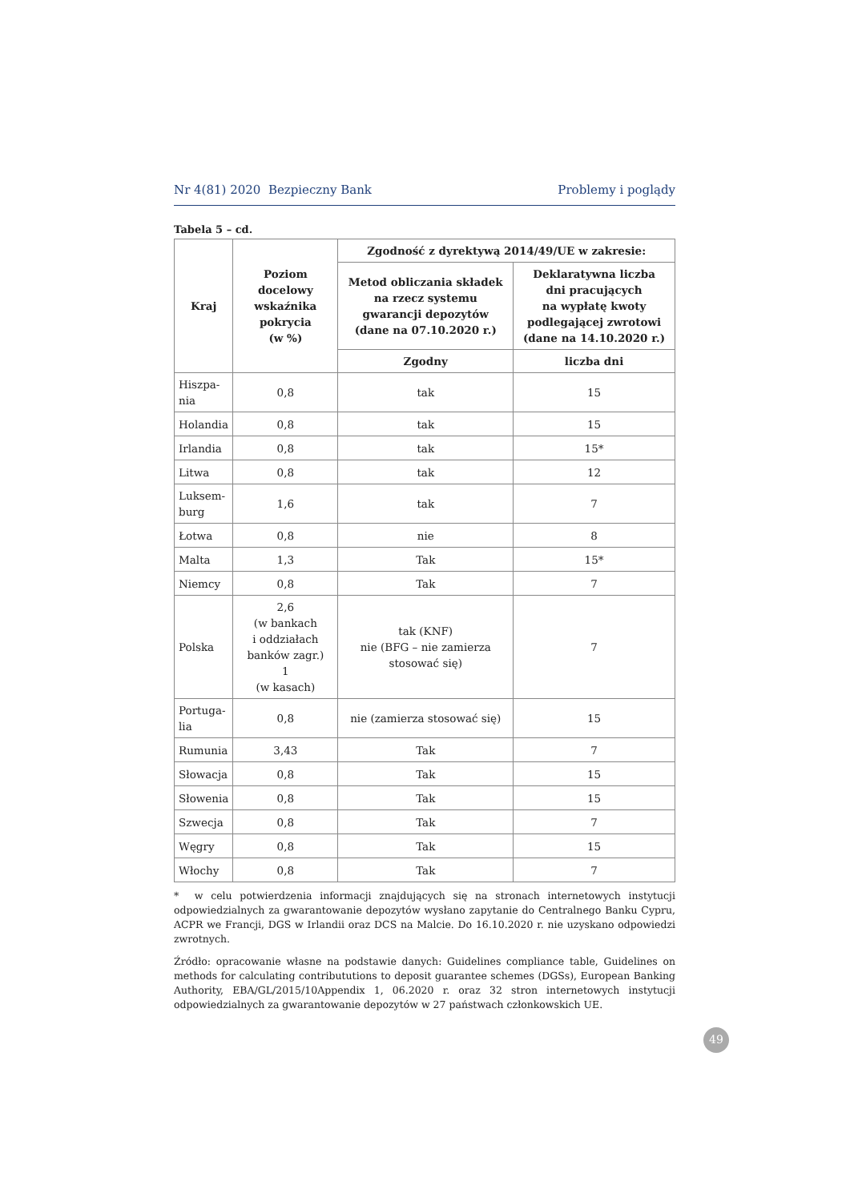Nr 4(81) 2020 Bezpieczny Bank Problemy i poglądy
Tabela 5 – cd.
| Kraj | Poziom docelowy wskaźnika pokrycia (w %) | Zgodność z dyrektywą 2014/49/UE w zakresie: | |
| --- | --- | --- | --- |
| | | Metod obliczania składek na rzecz systemu gwarancji depozytów (dane na 07.10.2020 r.) | Deklaratywna liczba dni pracujących na wypłatę kwoty podlegającej zwrotowi (dane na 14.10.2020 r.) |
| | | Zgodny | liczba dni |
| Hiszpa- nia | 0,8 | tak | 15 |
| Holandia | 0,8 | tak | 15 |
| Irlandia | 0,8 | tak | 15* |
| Litwa | 0,8 | tak | 12 |
| Luksem- burg | 1,6 | tak | 7 |
| Łotwa | 0,8 | nie | 8 |
| Malta | 1,3 | Tak | 15* |
| Niemcy | 0,8 | Tak | 7 |
| Polska | 2,6 (w bankach i oddziałach banków zagr.) 1 (w kasach) | tak (KNF) nie (BFG – nie zamierza stosować się) | 7 |
| Portuga- lia | 0,8 | nie (zamierza stosować się) | 15 |
| Rumunia | 3,43 | Tak | 7 |
| Słowacja | 0,8 | Tak | 15 |
| Słowenia | 0,8 | Tak | 15 |
| Szwecja | 0,8 | Tak | 7 |
| Węgry | 0,8 | Tak | 15 |
| Włochy | 0,8 | Tak | 7 |
* w celu potwierdzenia informacji znajdujących się na stronach internetowych instytucji odpowiedzialnych za gwarantowanie depozytów wysłano zapytanie do Centralnego Banku Cypru, ACPR we Francji, DGS w Irlandii oraz DCS na Malcie. Do 16.10.2020 r. nie uzyskano odpowiedzi zwrotnych.
Źródło: opracowanie własne na podstawie danych: Guidelines compliance table, Guidelines on methods for calculating contribututions to deposit guarantee schemes (DGSs), European Banking Authority, EBA/GL/2015/10Appendix 1, 06.2020 r. oraz 32 stron internetowych instytucji odpowiedzialnych za gwarantowanie depozytów w 27 państwach członkowskich UE.
49